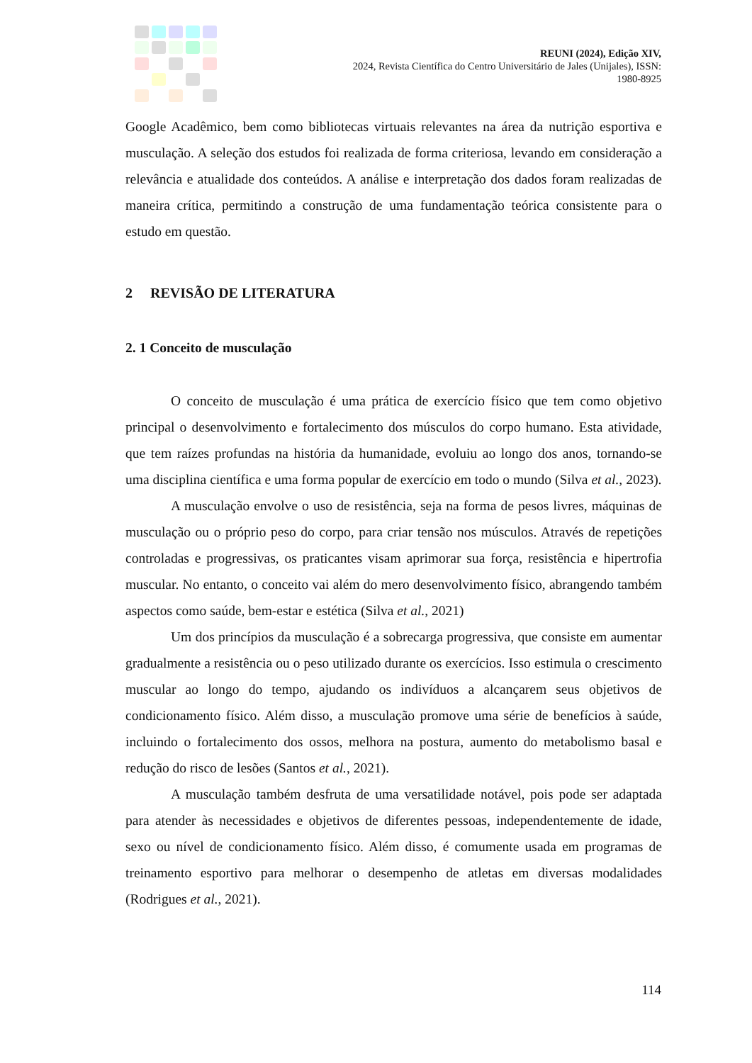REUNI (2024), Edição XIV,
2024, Revista Científica do Centro Universitário de Jales (Unijales), ISSN:
1980-8925
Google Acadêmico, bem como bibliotecas virtuais relevantes na área da nutrição esportiva e musculação. A seleção dos estudos foi realizada de forma criteriosa, levando em consideração a relevância e atualidade dos conteúdos. A análise e interpretação dos dados foram realizadas de maneira crítica, permitindo a construção de uma fundamentação teórica consistente para o estudo em questão.
2 REVISÃO DE LITERATURA
2. 1 Conceito de musculação
O conceito de musculação é uma prática de exercício físico que tem como objetivo principal o desenvolvimento e fortalecimento dos músculos do corpo humano. Esta atividade, que tem raízes profundas na história da humanidade, evoluiu ao longo dos anos, tornando-se uma disciplina científica e uma forma popular de exercício em todo o mundo (Silva et al., 2023).
A musculação envolve o uso de resistência, seja na forma de pesos livres, máquinas de musculação ou o próprio peso do corpo, para criar tensão nos músculos. Através de repetições controladas e progressivas, os praticantes visam aprimorar sua força, resistência e hipertrofia muscular. No entanto, o conceito vai além do mero desenvolvimento físico, abrangendo também aspectos como saúde, bem-estar e estética (Silva et al., 2021)
Um dos princípios da musculação é a sobrecarga progressiva, que consiste em aumentar gradualmente a resistência ou o peso utilizado durante os exercícios. Isso estimula o crescimento muscular ao longo do tempo, ajudando os indivíduos a alcançarem seus objetivos de condicionamento físico. Além disso, a musculação promove uma série de benefícios à saúde, incluindo o fortalecimento dos ossos, melhora na postura, aumento do metabolismo basal e redução do risco de lesões (Santos et al., 2021).
A musculação também desfruta de uma versatilidade notável, pois pode ser adaptada para atender às necessidades e objetivos de diferentes pessoas, independentemente de idade, sexo ou nível de condicionamento físico. Além disso, é comumente usada em programas de treinamento esportivo para melhorar o desempenho de atletas em diversas modalidades (Rodrigues et al., 2021).
114